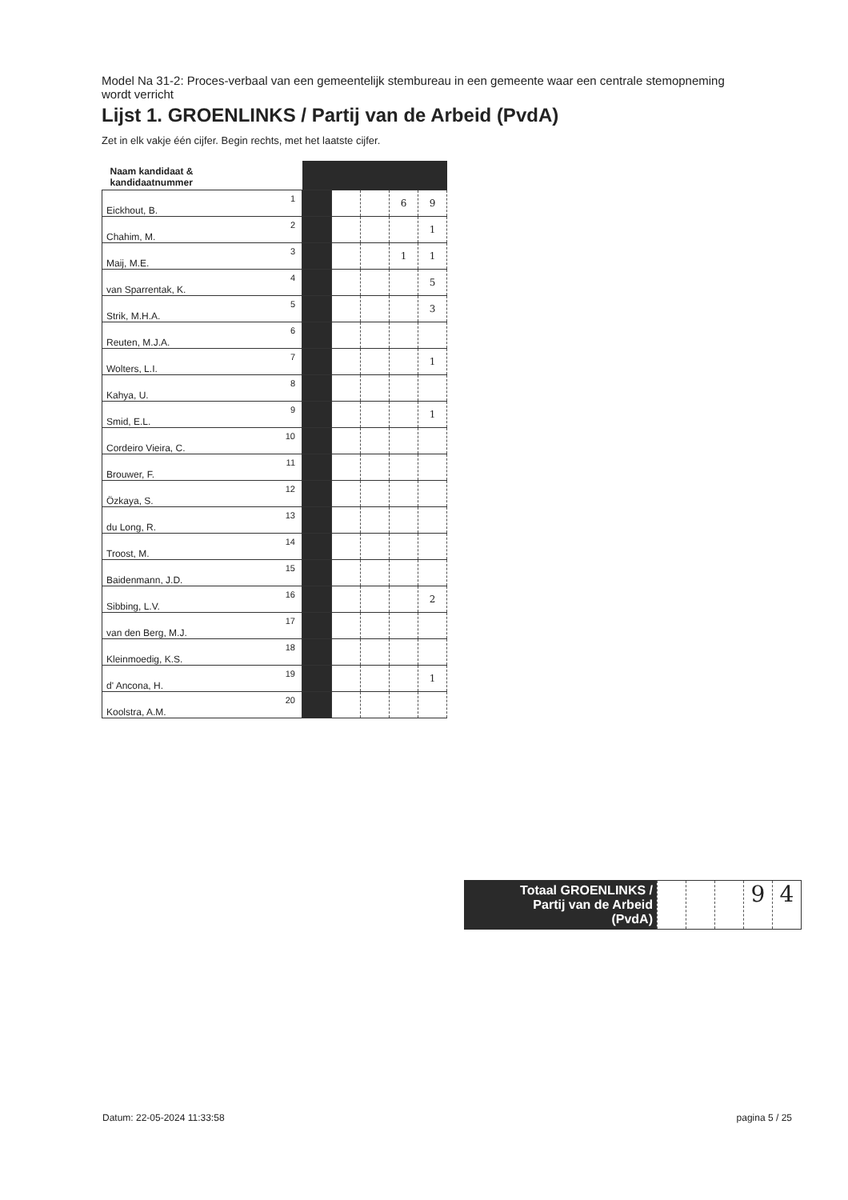Model Na 31-2: Proces-verbaal van een gemeentelijk stembureau in een gemeente waar een centrale stemopneming wordt verricht
Lijst 1. GROENLINKS / Partij van de Arbeid (PvdA)
Zet in elk vakje één cijfer. Begin rechts, met het laatste cijfer.
| Naam kandidaat & kandidaatnummer | | | | | |
| --- | --- | --- | --- | --- | --- |
| Eickhout, B. 1 | | | | 6 | 9 |
| Chahim, M. 2 | | | | | 1 |
| Maij, M.E. 3 | | | | 1 | 1 |
| van Sparrentak, K. 4 | | | | | 5 |
| Strik, M.H.A. 5 | | | | | 3 |
| Reuten, M.J.A. 6 | | | | | |
| Wolters, L.I. 7 | | | | | 1 |
| Kahya, U. 8 | | | | | |
| Smid, E.L. 9 | | | | | 1 |
| Cordeiro Vieira, C. 10 | | | | | |
| Brouwer, F. 11 | | | | | |
| Özkaya, S. 12 | | | | | |
| du Long, R. 13 | | | | | |
| Troost, M. 14 | | | | | |
| Baidenmann, J.D. 15 | | | | | |
| Sibbing, L.V. 16 | | | | | 2 |
| van den Berg, M.J. 17 | | | | | |
| Kleinmoedig, K.S. 18 | | | | | |
| d' Ancona, H. 19 | | | | | 1 |
| Koolstra, A.M. 20 | | | | | |
Totaal GROENLINKS /
Partij van de Arbeid
(PvdA)
9 4
Datum: 22-05-2024 11:33:58 pagina 5 / 25